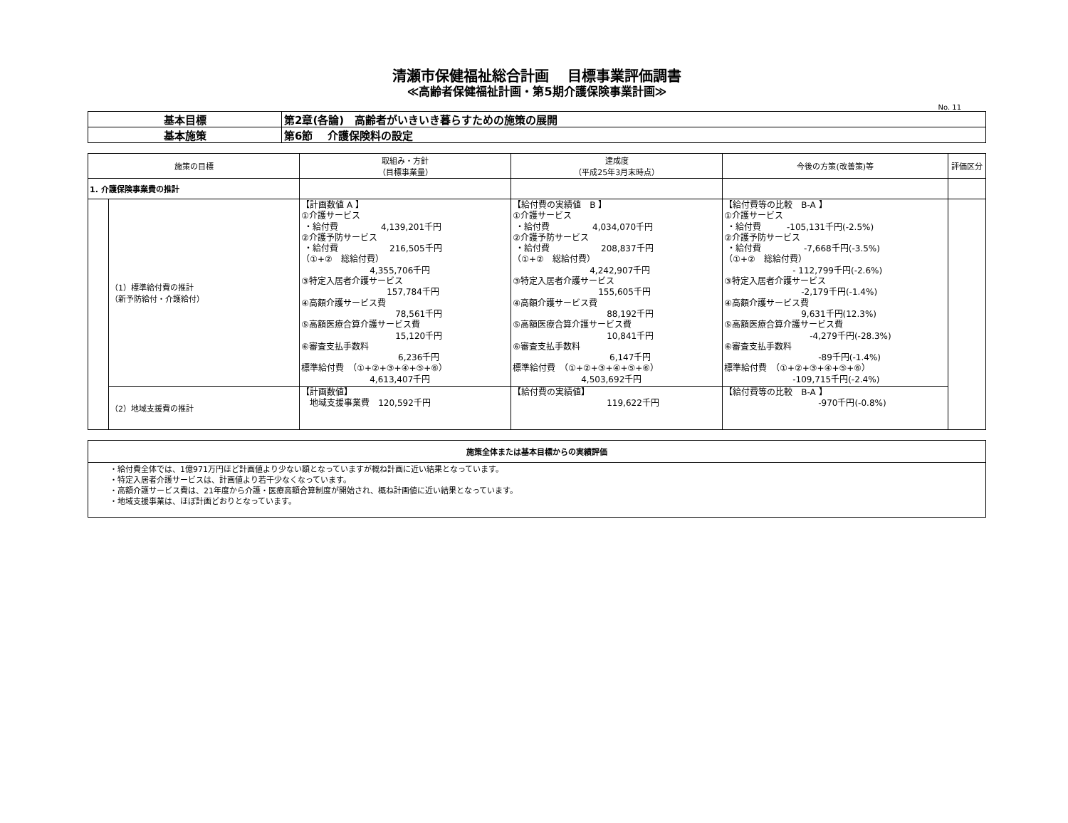清瀬市保健福祉総合計画　 目標事業評価調書
≪高齢者保健福祉計画・第5期介護保険事業計画≫
No. 11
| 基本目標 | 第2章(各論) 高齢者がいきいき暮らすための施策の展開 |
| 基本施策 | 第6節 介護保険料の設定 |
| 施策の目標 | | 取組み・方針 （目標事業量） | 達成度 （平成25年3月末時点） | 今後の方策(改善策)等 | 評価区分 |
| --- | --- | --- | --- | --- | --- |
| 1. 介護保険事業費の推計 | | | | | |
| | （1）標準給付費の推計 （新予防給付・介護給付） | 【計画数値 A 】 ①介護サービス ・給付費 4,139,201千円 ②介護予防サービス ・給付費 216,505千円 （①+② 総給付費） 4,355,706千円 ③特定入居者介護サービス 157,784千円 ④高額介護サービス費 78,561千円 ⑤高額医療合算介護サービス費 15,120千円 ⑥審査支払手数料 6,236千円 標準給付費 （①+②+③+④+⑤+⑥） 4,613,407千円 | 【給付費の実績値 B 】 ①介護サービス ・給付費 4,034,070千円 ②介護予防サービス ・給付費 208,837千円 （①+② 総給付費） 4,242,907千円 ③特定入居者介護サービス 155,605千円 ④高額介護サービス費 88,192千円 ⑤高額医療合算介護サービス費 10,841千円 ⑥審査支払手数料 6,147千円 標準給付費 （①+②+③+④+⑤+⑥） 4,503,692千円 | 【給付費等の比較 B-A 】 ①介護サービス ・給付費 -105,131千円(-2.5%) ②介護予防サービス ・給付費 -7,668千円(-3.5%) （①+② 総給付費） - 112,799千円(-2.6%) ③特定入居者介護サービス -2,179千円(-1.4%) ④高額介護サービス費 9,631千円(12.3%) ⑤高額医療合算介護サービス費 -4,279千円(-28.3%) ⑥審査支払手数料 -89千円(-1.4%) 標準給付費 （①+②+③+④+⑤+⑥） -109,715千円(-2.4%) | |
| | （2）地域支援費の推計 | 【計画数値】 地域支援事業費 120,592千円 | 【給付費の実績値】 119,622千円 | 【給付費等の比較 B-A 】 -970千円(-0.8%) | |
| 施策全体または基本目標からの実績評価 |
| --- |
| ・給付費全体では、1億971万円ほど計画値より少ない額となっていますが概ね計画に近い結果となっています。 ・特定入居者介護サービスは、計画値より若干少なくなっています。 ・高額介護サービス費は、21年度から介護・医療高額合算制度が開始され、概ね計画値に近い結果となっています。 ・地域支援事業は、ほぼ計画どおりとなっています。 |